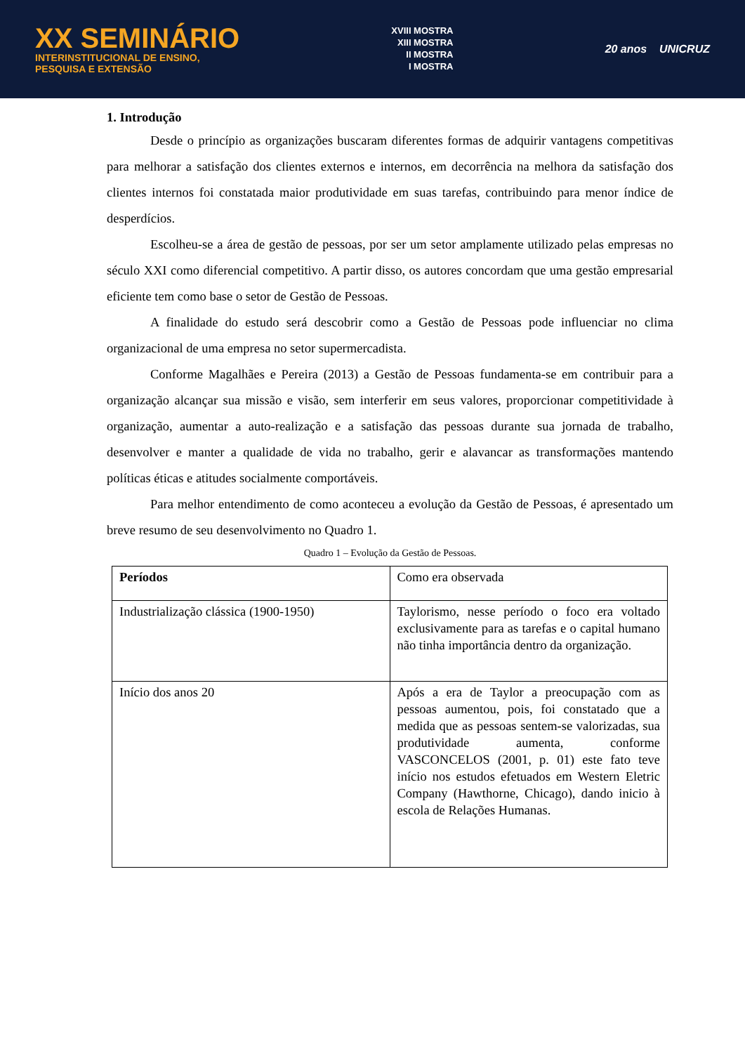XX SEMINÁRIO
INTERINSTITUCIONAL DE ENSINO,
PESQUISA E EXTENSÃO
XVIII MOSTRA
XIII MOSTRA
II MOSTRA
I MOSTRA
20 anos UNICRUZ
1. Introdução
Desde o princípio as organizações buscaram diferentes formas de adquirir vantagens competitivas para melhorar a satisfação dos clientes externos e internos, em decorrência na melhora da satisfação dos clientes internos foi constatada maior produtividade em suas tarefas, contribuindo para menor índice de desperdícios.
Escolheu-se a área de gestão de pessoas, por ser um setor amplamente utilizado pelas empresas no século XXI como diferencial competitivo. A partir disso, os autores concordam que uma gestão empresarial eficiente tem como base o setor de Gestão de Pessoas.
A finalidade do estudo será descobrir como a Gestão de Pessoas pode influenciar no clima organizacional de uma empresa no setor supermercadista.
Conforme Magalhães e Pereira (2013) a Gestão de Pessoas fundamenta-se em contribuir para a organização alcançar sua missão e visão, sem interferir em seus valores, proporcionar competitividade à organização, aumentar a auto-realização e a satisfação das pessoas durante sua jornada de trabalho, desenvolver e manter a qualidade de vida no trabalho, gerir e alavancar as transformações mantendo políticas éticas e atitudes socialmente comportáveis.
Para melhor entendimento de como aconteceu a evolução da Gestão de Pessoas, é apresentado um breve resumo de seu desenvolvimento no Quadro 1.
Quadro 1 – Evolução da Gestão de Pessoas.
| Períodos | Como era observada |
| --- | --- |
| Industrialização clássica (1900-1950) | Taylorismo, nesse período o foco era voltado exclusivamente para as tarefas e o capital humano não tinha importância dentro da organização. |
| Início dos anos 20 | Após a era de Taylor a preocupação com as pessoas aumentou, pois, foi constatado que a medida que as pessoas sentem-se valorizadas, sua produtividade aumenta, conforme VASCONCELOS (2001, p. 01) este fato teve início nos estudos efetuados em Western Eletric Company (Hawthorne, Chicago), dando inicio à escola de Relações Humanas. |